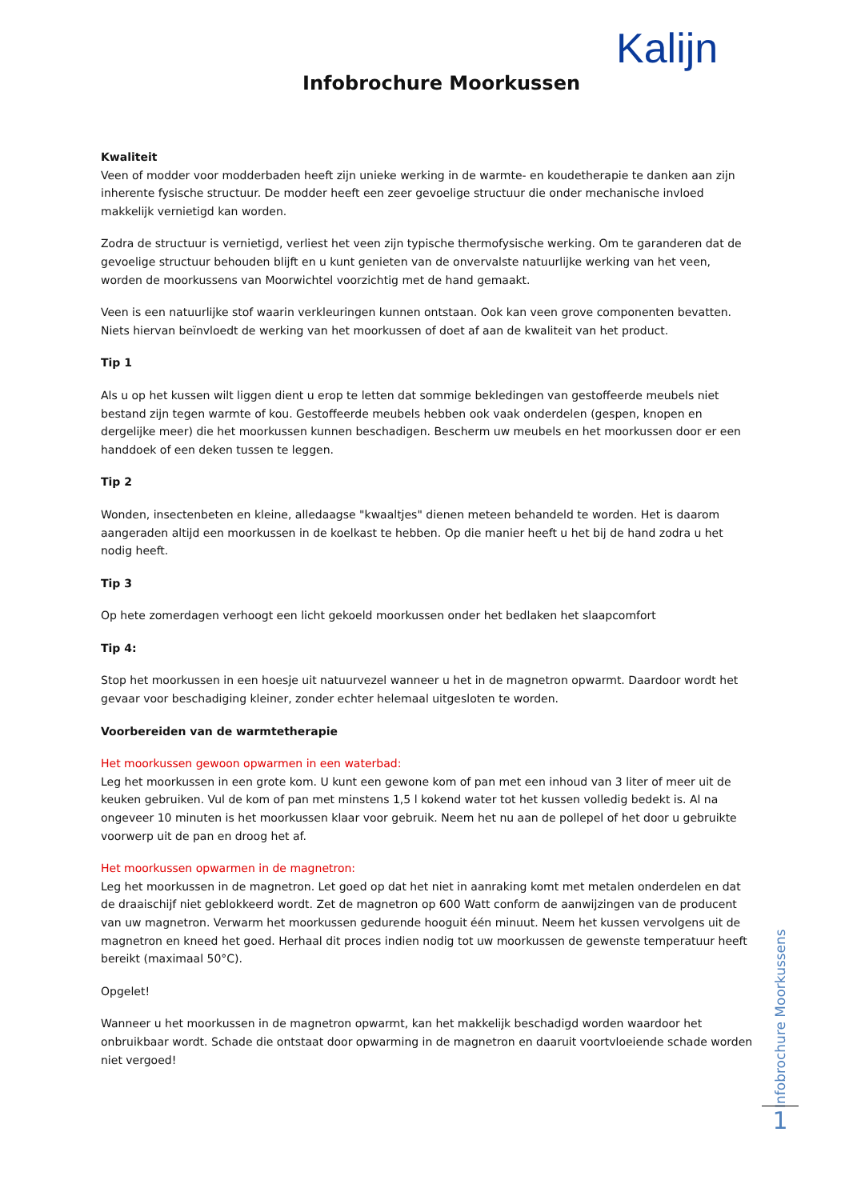Kalijn
Infobrochure Moorkussen
Kwaliteit
Veen of modder voor modderbaden heeft zijn unieke werking in de warmte- en koudetherapie te danken aan zijn inherente fysische structuur. De modder heeft een zeer gevoelige structuur die onder mechanische invloed makkelijk vernietigd kan worden.
Zodra de structuur is vernietigd, verliest het veen zijn typische thermofysische werking. Om te garanderen dat de gevoelige structuur behouden blijft en u kunt genieten van de onvervalste natuurlijke werking van het veen, worden de moorkussens van Moorwichtel voorzichtig met de hand gemaakt.
Veen is een natuurlijke stof waarin verkleuringen kunnen ontstaan. Ook kan veen grove componenten bevatten.
Niets hiervan beïnvloedt de werking van het moorkussen of doet af aan de kwaliteit van het product.
Tip 1
Als u op het kussen wilt liggen dient u erop te letten dat sommige bekledingen van gestoffeerde meubels niet bestand zijn tegen warmte of kou. Gestoffeerde meubels hebben ook vaak onderdelen (gespen, knopen en dergelijke meer) die het moorkussen kunnen beschadigen. Bescherm uw meubels en het moorkussen door er een handdoek of een deken tussen te leggen.
Tip 2
Wonden, insectenbeten en kleine, alledaagse "kwaaltjes" dienen meteen behandeld te worden. Het is daarom aangeraden altijd een moorkussen in de koelkast te hebben. Op die manier heeft u het bij de hand zodra u het nodig heeft.
Tip 3
Op hete zomerdagen verhoogt een licht gekoeld moorkussen onder het bedlaken het slaapcomfort
Tip 4:
Stop het moorkussen in een hoesje uit natuurvezel wanneer u het in de magnetron opwarmt. Daardoor wordt het gevaar voor beschadiging kleiner, zonder echter helemaal uitgesloten te worden.
Voorbereiden van de warmtetherapie
Het moorkussen gewoon opwarmen in een waterbad:
Leg het moorkussen in een grote kom. U kunt een gewone kom of pan met een inhoud van 3 liter of meer uit de keuken gebruiken. Vul de kom of pan met minstens 1,5 l kokend water tot het kussen volledig bedekt is. Al na ongeveer 10 minuten is het moorkussen klaar voor gebruik. Neem het nu aan de pollepel of het door u gebruikte voorwerp uit de pan en droog het af.
Het moorkussen opwarmen in de magnetron:
Leg het moorkussen in de magnetron. Let goed op dat het niet in aanraking komt met metalen onderdelen en dat de draaischijf niet geblokkeerd wordt. Zet de magnetron op 600 Watt conform de aanwijzingen van de producent van uw magnetron. Verwarm het moorkussen gedurende hooguit één minuut. Neem het kussen vervolgens uit de magnetron en kneed het goed. Herhaal dit proces indien nodig tot uw moorkussen de gewenste temperatuur heeft bereikt (maximaal 50°C).
Opgelet!
Wanneer u het moorkussen in de magnetron opwarmt, kan het makkelijk beschadigd worden waardoor het onbruikbaar wordt. Schade die ontstaat door opwarming in de magnetron en daaruit voortvloeiende schade worden niet vergoed!
Infobrochure Moorkussens
1